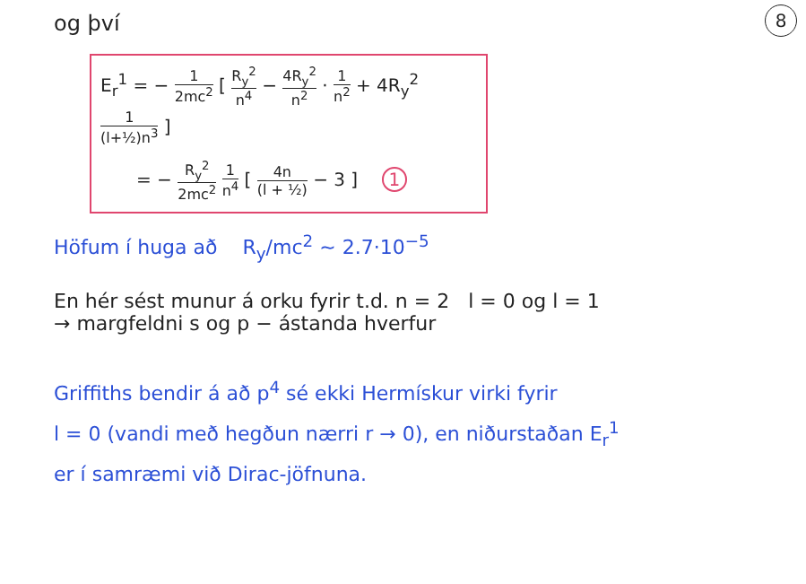8
og því
E<sub>r</sub><sup>1</sup> = − 1 2mc<sup>2</sup> [ R<sub>y</sub><sup>2</sup> n<sup>4</sup> − 4R<sub>y</sub><sup>2</sup> n<sup>2</sup> · 1 n<sup>2</sup> + 4R<sub>y</sub><sup>2</sup> 1 (l+½)n<sup>3</sup> ]
= − R<sub>y</sub><sup>2</sup> 2mc<sup>2</sup> 1 n<sup>4</sup> [ 4n (l + ½) − 3 ] 1
Höfum í huga að R<sub>y</sub>/mc<sup>2</sup> ~ 2.7·10<sup>−5</sup>
En hér sést munur á orku fyrir t.d. n = 2 l = 0 og l = 1
→ margfeldni s og p − ástanda hverfur
Griffiths bendir á að p<sup>4</sup> sé ekki Hermískur virki fyrir
l = 0 (vandi með hegðun nærri r → 0), en niðurstaðan E<sub>r</sub><sup>1</sup>
er í samræmi við Dirac-jöfnuna.